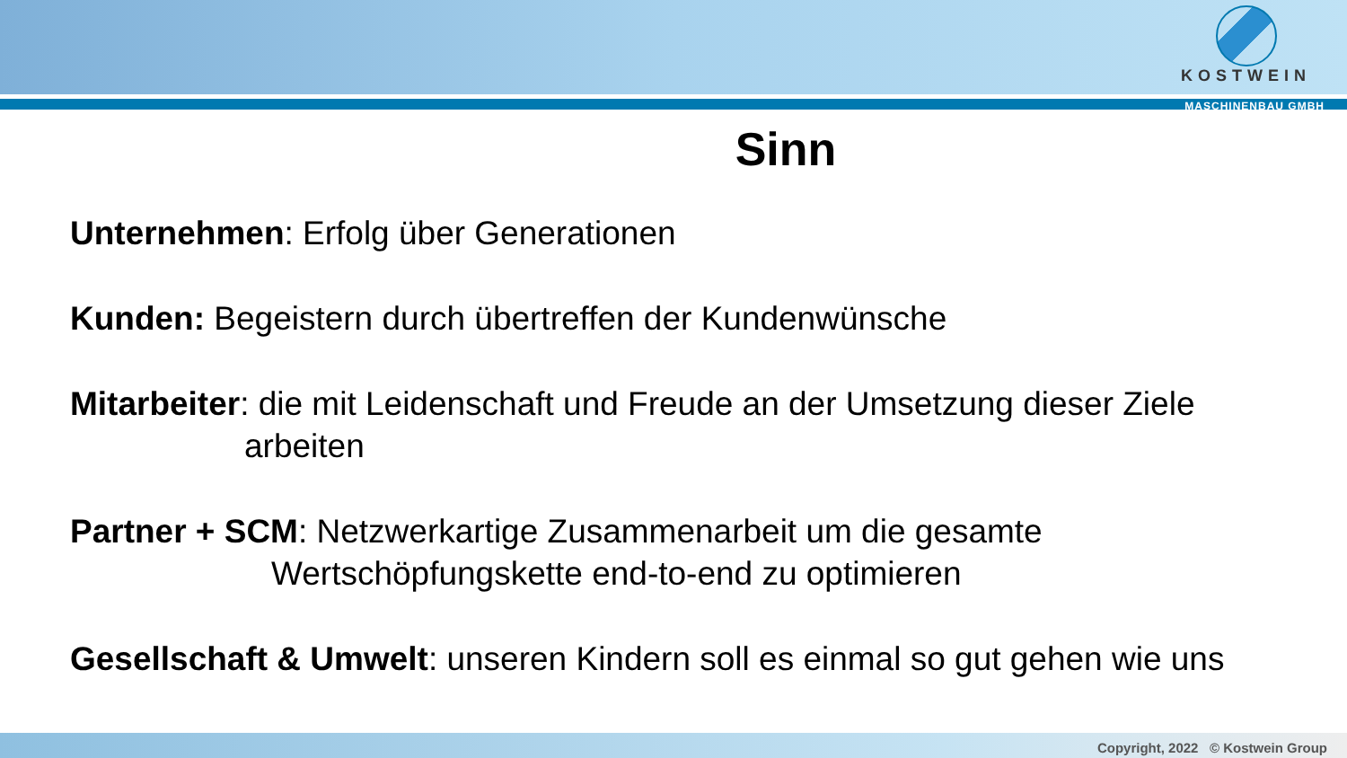KOSTWEIN
MASCHINENBAU GMBH
Sinn
Unternehmen: Erfolg über Generationen
Kunden: Begeistern durch übertreffen der Kundenwünsche
Mitarbeiter: die mit Leidenschaft und Freude an der Umsetzung dieser Ziele
arbeiten
Partner + SCM: Netzwerkartige Zusammenarbeit um die gesamte
Wertschöpfungskette end-to-end zu optimieren
Gesellschaft & Umwelt: unseren Kindern soll es einmal so gut gehen wie uns
Copyright, 2022 © Kostwein Group